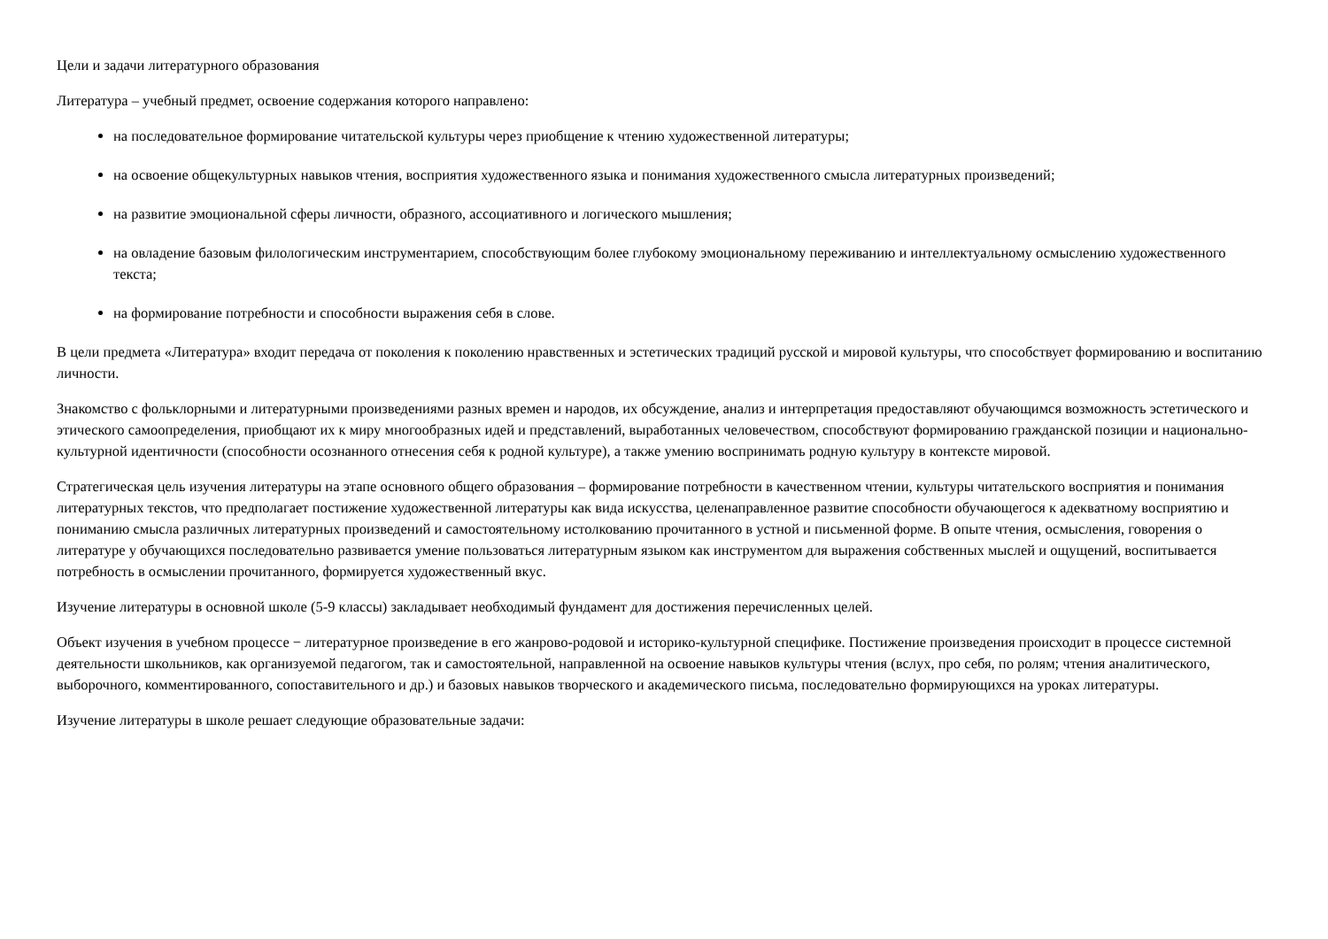Цели и задачи литературного образования
Литература – учебный предмет, освоение содержания которого направлено:
на последовательное формирование читательской культуры через приобщение к чтению художественной литературы;
на освоение общекультурных навыков чтения, восприятия художественного языка и понимания художественного смысла литературных произведений;
на развитие эмоциональной сферы личности, образного, ассоциативного и логического мышления;
на овладение базовым филологическим инструментарием, способствующим более глубокому эмоциональному переживанию и интеллектуальному осмыслению художественного текста;
на формирование потребности и способности выражения себя в слове.
В цели предмета «Литература» входит передача от поколения к поколению нравственных и эстетических традиций русской и мировой культуры, что способствует формированию и воспитанию личности.
Знакомство с фольклорными и литературными произведениями разных времен и народов, их обсуждение, анализ и интерпретация предоставляют обучающимся возможность эстетического и этического самоопределения, приобщают их к миру многообразных идей и представлений, выработанных человечеством, способствуют формированию гражданской позиции и национально-культурной идентичности (способности осознанного отнесения себя к родной культуре), а также умению воспринимать родную культуру в контексте мировой.
Стратегическая цель изучения литературы на этапе основного общего образования – формирование потребности в качественном чтении, культуры читательского восприятия и понимания литературных текстов, что предполагает постижение художественной литературы как вида искусства, целенаправленное развитие способности обучающегося к адекватному восприятию и пониманию смысла различных литературных произведений и самостоятельному истолкованию прочитанного в устной и письменной форме. В опыте чтения, осмысления, говорения о литературе у обучающихся последовательно развивается умение пользоваться литературным языком как инструментом для выражения собственных мыслей и ощущений, воспитывается потребность в осмыслении прочитанного, формируется художественный вкус.
Изучение литературы в основной школе (5-9 классы) закладывает необходимый фундамент для достижения перечисленных целей.
Объект изучения в учебном процессе − литературное произведение в его жанрово-родовой и историко-культурной специфике. Постижение произведения происходит в процессе системной деятельности школьников, как организуемой педагогом, так и самостоятельной, направленной на освоение навыков культуры чтения (вслух, про себя, по ролям; чтения аналитического, выборочного, комментированного, сопоставительного и др.) и базовых навыков творческого и академического письма, последовательно формирующихся на уроках литературы.
Изучение литературы в школе решает следующие образовательные задачи: